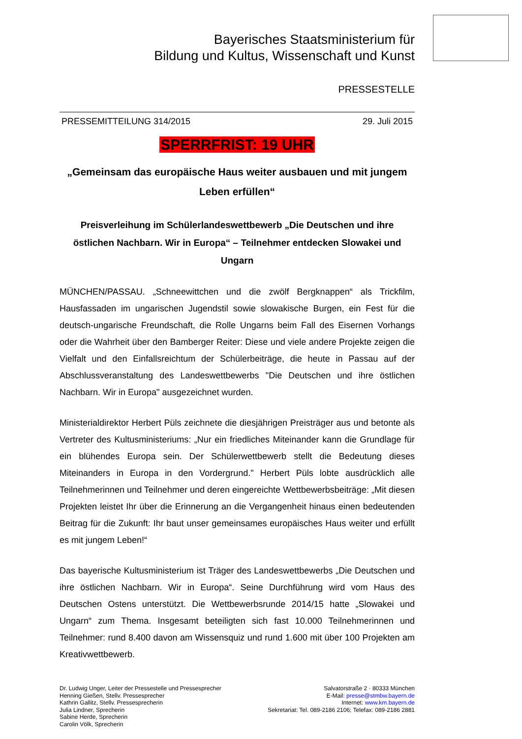Bayerisches Staatsministerium für
Bildung und Kultus, Wissenschaft und Kunst
PRESSESTELLE
PRESSEMITTEILUNG 314/2015 29. Juli 2015
SPERRFRIST: 19 UHR
„Gemeinsam das europäische Haus weiter ausbauen und mit jungem Leben erfüllen“
Preisverleihung im Schülerlandeswettbewerb „Die Deutschen und ihre östlichen Nachbarn. Wir in Europa“ – Teilnehmer entdecken Slowakei und Ungarn
MÜNCHEN/PASSAU. „Schneewittchen und die zwölf Bergknappen“ als Trickfilm, Hausfassaden im ungarischen Jugendstil sowie slowakische Burgen, ein Fest für die deutsch-ungarische Freundschaft, die Rolle Ungarns beim Fall des Eisernen Vorhangs oder die Wahrheit über den Bamberger Reiter: Diese und viele andere Projekte zeigen die Vielfalt und den Einfallsreichtum der Schülerbeiträge, die heute in Passau auf der Abschlussveranstaltung des Landeswettbewerbs "Die Deutschen und ihre östlichen Nachbarn. Wir in Europa" ausgezeichnet wurden.
Ministerialdirektor Herbert Püls zeichnete die diesjährigen Preisträger aus und betonte als Vertreter des Kultusministeriums: „Nur ein friedliches Miteinander kann die Grundlage für ein blühendes Europa sein. Der Schülerwettbewerb stellt die Bedeutung dieses Miteinanders in Europa in den Vordergrund." Herbert Püls lobte ausdrücklich alle Teilnehmerinnen und Teilnehmer und deren eingereichte Wettbewerbsbeiträge: „Mit diesen Projekten leistet Ihr über die Erinnerung an die Vergangenheit hinaus einen bedeutenden Beitrag für die Zukunft: Ihr baut unser gemeinsames europäisches Haus weiter und erfüllt es mit jungem Leben!“
Das bayerische Kultusministerium ist Träger des Landeswettbewerbs „Die Deutschen und ihre östlichen Nachbarn. Wir in Europa“. Seine Durchführung wird vom Haus des Deutschen Ostens unterstützt. Die Wettbewerbsrunde 2014/15 hatte „Slowakei und Ungarn“ zum Thema. Insgesamt beteiligten sich fast 10.000 Teilnehmerinnen und Teilnehmer: rund 8.400 davon am Wissensquiz und rund 1.600 mit über 100 Projekten am Kreativwettbewerb.
Dr. Ludwig Unger, Leiter der Pressestelle und Pressesprecher
Henning Gießen, Stellv. Pressesprecher
Kathrin Gallitz, Stellv. Pressesprecherin
Julia Lindner, Sprecherin
Sabine Herde, Sprecherin
Carolin Völk, Sprecherin
Salvatorstraße 2 · 80333 München
E-Mail: presse@stmbw.bayern.de
Internet: www.km.bayern.de
Sekretariat: Tel. 089-2186 2106; Telefax: 089-2186 2881